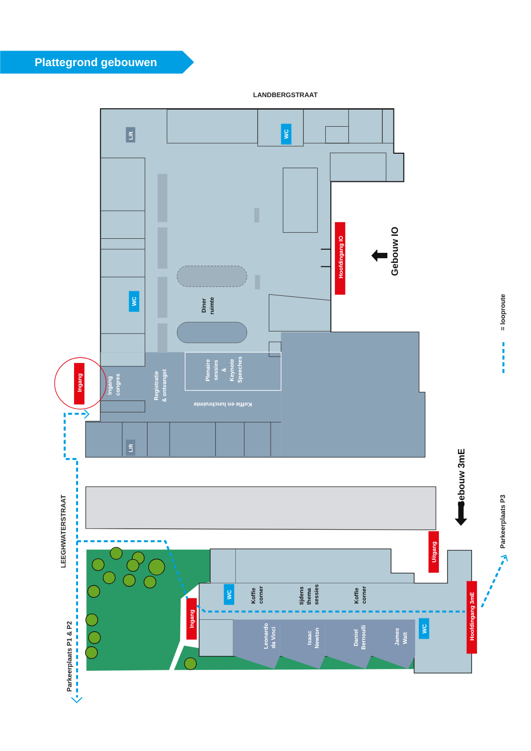Plattegrond gebouwen
LANDBERGSTRAAT
Lift
WC
WC
Lift
Diner
ruimte
Ingang
congres
Registratie
& ontvangst
Plenaire
sessies
&
Keynote
Speeches
Koffie en lunchruimte
Hoofdingang IO
Gebouw IO
Ingang
Leonardo
da Vinci
Isaac
Newton
Daniel
Bernoulli
James
Watt
WC
Koffie
corner
tijdens
thema
sessies
Koffie
corner
WC
Ingang
Uitgang
Hoofdingang 3mE
Gebouw 3mE
LEEGHWATERSTRAAT
Parkeerplaats P1 & P2
Parkeerplaats P3
= looproute